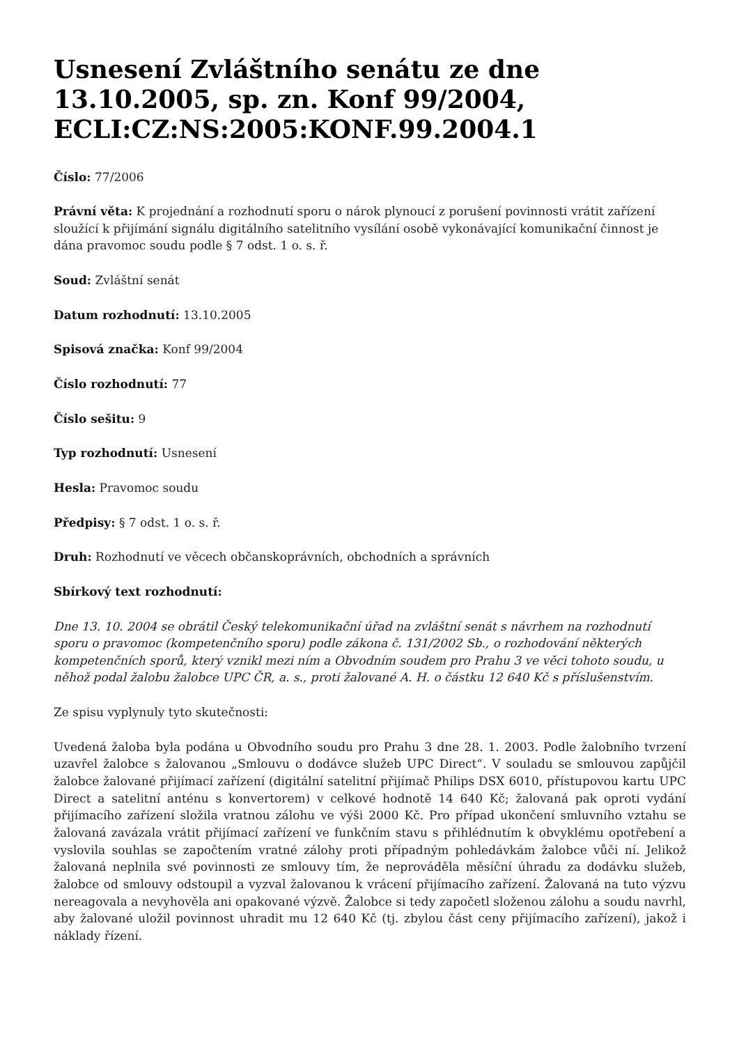Usnesení Zvláštního senátu ze dne 13.10.2005, sp. zn. Konf 99/2004, ECLI:CZ:NS:2005:KONF.99.2004.1
Číslo: 77/2006
Právní věta: K projednání a rozhodnutí sporu o nárok plynoucí z porušení povinnosti vrátit zařízení sloužící k přijímání signálu digitálního satelitního vysílání osobě vykonávající komunikační činnost je dána pravomoc soudu podle § 7 odst. 1 o. s. ř.
Soud: Zvláštní senát
Datum rozhodnutí: 13.10.2005
Spisová značka: Konf 99/2004
Číslo rozhodnutí: 77
Číslo sešitu: 9
Typ rozhodnutí: Usnesení
Hesla: Pravomoc soudu
Předpisy: § 7 odst. 1 o. s. ř.
Druh: Rozhodnutí ve věcech občanskoprávních, obchodních a správních
Sbírkový text rozhodnutí:
Dne 13. 10. 2004 se obrátil Český telekomunikační úřad na zvláštní senát s návrhem na rozhodnutí sporu o pravomoc (kompetenčního sporu) podle zákona č. 131/2002 Sb., o rozhodování některých kompetenčních sporů, který vznikl mezi ním a Obvodním soudem pro Prahu 3 ve věci tohoto soudu, u něhož podal žalobu žalobce UPC ČR, a. s., proti žalované A. H. o částku 12 640 Kč s příslušenstvím.
Ze spisu vyplynuly tyto skutečnosti:
Uvedená žaloba byla podána u Obvodního soudu pro Prahu 3 dne 28. 1. 2003. Podle žalobního tvrzení uzavřel žalobce s žalovanou „Smlouvu o dodávce služeb UPC Direct“. V souladu se smlouvou zapůjčil žalobce žalované přijímací zařízení (digitální satelitní přijímač Philips DSX 6010, přístupovou kartu UPC Direct a satelitní anténu s konvertorem) v celkové hodnotě 14 640 Kč; žalovaná pak oproti vydání přijímacího zařízení složila vratnou zálohu ve výši 2000 Kč. Pro případ ukončení smluvního vztahu se žalovaná zavázala vrátit přijímací zařízení ve funkčním stavu s přihlédnutím k obvyklému opotřebení a vyslovila souhlas se započtením vratné zálohy proti případným pohledávkám žalobce vůči ní. Jelikož žalovaná neplnila své povinnosti ze smlouvy tím, že neprováděla měsíční úhradu za dodávku služeb, žalobce od smlouvy odstoupil a vyzval žalovanou k vrácení přijímacího zařízení. Žalovaná na tuto výzvu nereagovala a nevyhověla ani opakované výzvě. Žalobce si tedy započetl složenou zálohu a soudu navrhl, aby žalované uložil povinnost uhradit mu 12 640 Kč (tj. zbylou část ceny přijímacího zařízení), jakož i náklady řízení.